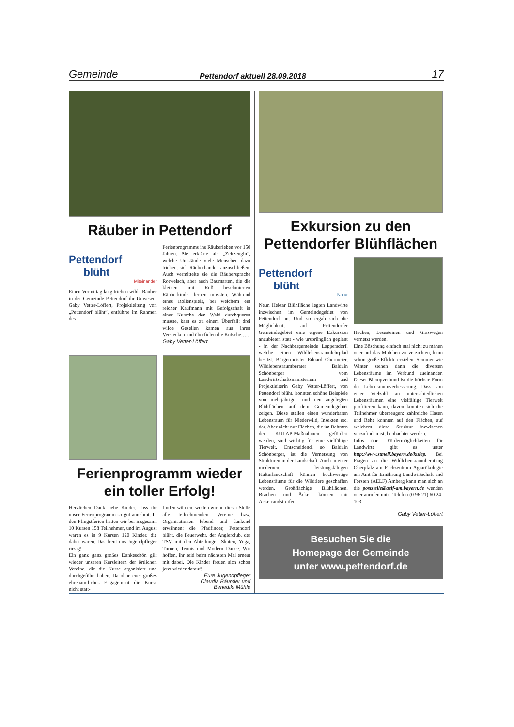Gemeinde Pettendorf aktuell 28.09.2018 17
Räuber in Pettendorf
Pettendorf
blüht
Miteinander
Einen Vormittag lang trieben wilde Räuber in der Gemeinde Pettendorf ihr Unwesen. Gaby Vetter-Löffert, Projektleitung von „Pettendorf blüht“, entführte im Rahmen des
Ferienprogramms ins Räuberleben vor 150 Jahren. Sie erklärte als „Zeitzeugin“, welche Umstände viele Menschen dazu trieben, sich Räuberbanden anzuschließen. Auch vermittelte sie die Räubersprache Rotwelsch, aber auch Baumarten, die die kleinen mit Ruß beschmierten Räuberkinder lernen mussten. Während eines Rollenspiels, bei welchem ein reicher Kaufmann mit Gefolgschaft in einer Kutsche den Wald durchqueren musste, kam es zu einem Überfall: drei wilde Gesellen kamen aus ihren Verstecken und überfielen die Kutsche…..
Gaby Vetter-Löffert
Ferienprogramm wieder ein toller Erfolg!
Herzlichen Dank liebe Kinder, dass ihr unser Ferienprogramm so gut annehmt. In den Pfingstferien hatten wir bei insgesamt 10 Kursen 158 Teilnehmer, und im August waren es in 9 Kursen 120 Kinder, die dabei waren. Das freut uns Jugendpfleger riesig!
Ein ganz ganz großes Dankeschön gilt wieder unseren Kursleitern der örtlichen Vereine, die die Kurse organisiert und durchgeführt haben. Da ohne euer großes ehrenamtliches Engagement die Kurse nicht statt-
finden würden, wollen wir an dieser Stelle alle teilnehmenden Vereine bzw. Organisationen lobend und dankend erwähnen: die Pfadfinder, Pettendorf blüht, die Feuerwehr, der Anglerclub, der TSV mit den Abteilungen Skaten, Yoga, Turnen, Tennis und Modern Dance. Wir hoffen, ihr seid beim nächsten Mal erneut mit dabei. Die Kinder freuen sich schon jetzt wieder darauf!
Eure Jugendpfleger
Claudia Bäumler und
Benedikt Mühle
Exkursion zu den Pettendorfer Blühflächen
Pettendorf
blüht
Natur
Neun Hektar Blühfläche legten Landwirte inzwischen im Gemeindegebiet von Pettendorf an. Und so ergab sich die Möglichkeit, auf Pettendorfer Gemeindegebiet eine eigene Exkursion anzubieten statt - wie ursprünglich geplant - in der Nachbargemeinde Lappersdorf, welche einen Wildlebensraumlehrpfad besitzt. Bürgermeister Eduard Obermeier, Wildlebensraumberater Balduin Schönberger vom Landwirtschaftsministerium und Projektleiterin Gaby Vetter-Löffert, von Pettendorf blüht, konnten schöne Beispiele von mehrjährigen und neu angelegten Blühflächen auf dem Gemeindegebiet zeigen. Diese stellen einen wunderbaren Lebensraum für Niederwild, Insekten etc. dar. Aber nicht nur Flächen, die im Rahmen der KULAP-Maßnahmen gefördert werden, sind wichtig für eine vielfältige Tierwelt. Entscheidend, so Balduin Schönberger, ist die Vernetzung von Strukturen in der Landschaft. Auch in einer modernen, leistungsfähigen Kulturlandschaft können hochwertige Lebensräume für die Wildtiere geschaffen werden. Großflächige Blühflächen, Brachen und Äcker können mit Ackerrandstreifen,
Hecken, Lesesteinen und Graswegen vernetzt werden.
Eine Böschung einfach mal nicht zu mähen oder auf das Mulchen zu verzichten, kann schon große Effekte erzielen. Sommer wie Winter stehen dann die diversen Lebensräume im Verbund zueinander. Dieser Biotopverbund ist die höchste Form der Lebensraumverbesserung. Dass von einer Vielzahl an unterschiedlichen Lebensräumen eine vielfältige Tierwelt profitieren kann, davon konnten sich die Teilnehmer überzeugen: zahlreiche Hasen und Rehe konnten auf den Flächen, auf welchem diese Struktur inzwischen vorzufinden ist, beobachtet werden.
Infos über Fördermöglichkeiten für Landwirte gibt es unter http://www.stmelf.bayern.de/kulap. Bei Fragen an die Wildlebensraumberatung Oberpfalz am Fachzentrum Agrarökologie am Amt für Ernährung Landwirtschaft und Forsten (AELF) Amberg kann man sich an die poststelle@aelf-am.bayern.de wenden oder anrufen unter Telefon (0 96 21) 60 24-103
Gaby Vetter-Löffert
Besuchen Sie die
Homepage der Gemeinde
unter www.pettendorf.de